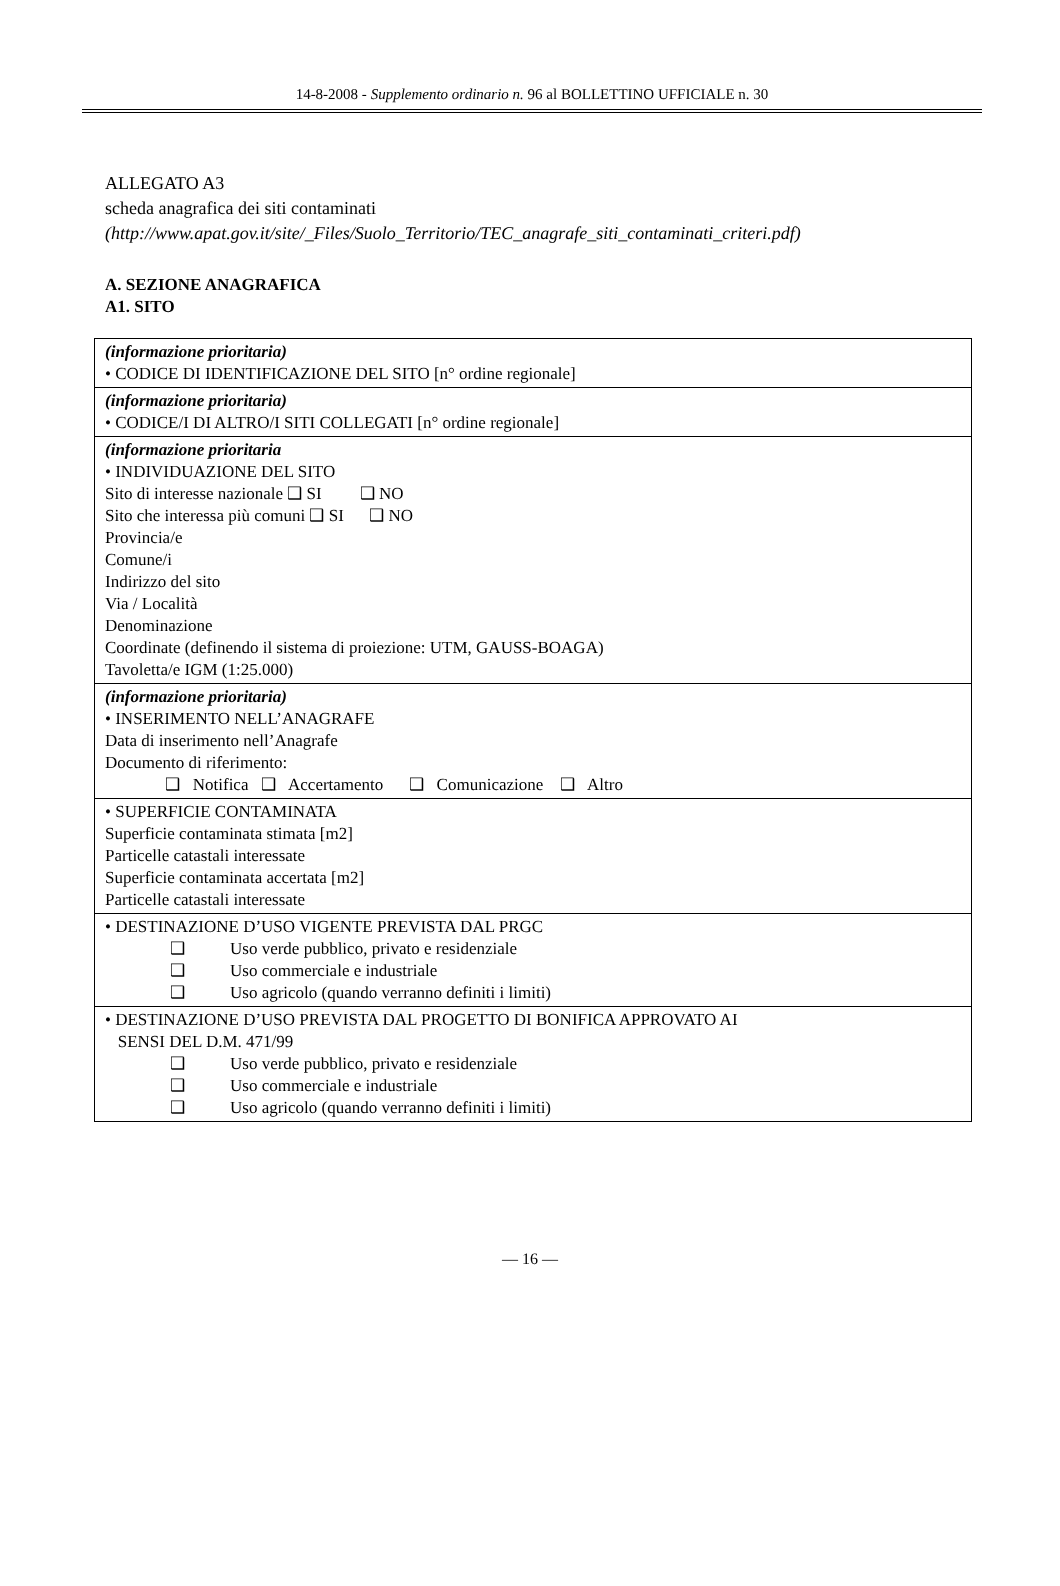14-8-2008 - Supplemento ordinario n. 96 al BOLLETTINO UFFICIALE n. 30
ALLEGATO A3
scheda anagrafica dei siti contaminati
(http://www.apat.gov.it/site/_Files/Suolo_Territorio/TEC_anagrafe_siti_contaminati_criteri.pdf)
A. SEZIONE ANAGRAFICA
A1. SITO
| (informazione prioritaria) • CODICE DI IDENTIFICAZIONE DEL SITO [n° ordine regionale] |
| (informazione prioritaria) • CODICE/I DI ALTRO/I SITI COLLEGATI [n° ordine regionale] |
| (informazione prioritaria • INDIVIDUAZIONE DEL SITO Sito di interesse nazionale ❑ SI ❑ NO Sito che interessa più comuni ❑ SI ❑ NO Provincia/e Comune/i Indirizzo del sito Via / Località Denominazione Coordinate (definendo il sistema di proiezione: UTM, GAUSS-BOAGA) Tavoletta/e IGM (1:25.000) |
| (informazione prioritaria) • INSERIMENTO NELL’ANAGRAFE Data di inserimento nell’Anagrafe Documento di riferimento: ❑ Notifica ❑ Accertamento ❑ Comunicazione ❑ Altro |
| • SUPERFICIE CONTAMINATA Superficie contaminata stimata [m2] Particelle catastali interessate Superficie contaminata accertata [m2] Particelle catastali interessate |
| • DESTINAZIONE D’USO VIGENTE PREVISTA DAL PRGC ❑ Uso verde pubblico, privato e residenziale ❑ Uso commerciale e industriale ❑ Uso agricolo (quando verranno definiti i limiti) |
| • DESTINAZIONE D’USO PREVISTA DAL PROGETTO DI BONIFICA APPROVATO AI SENSI DEL D.M. 471/99 ❑ Uso verde pubblico, privato e residenziale ❑ Uso commerciale e industriale ❑ Uso agricolo (quando verranno definiti i limiti) |
— 16 —